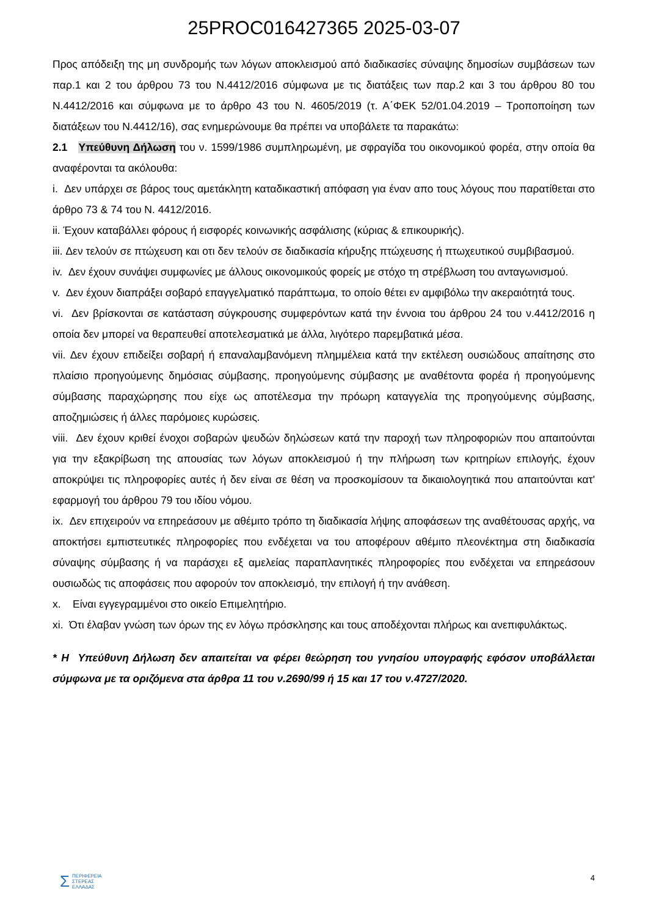25PROC016427365 2025-03-07
Προς απόδειξη της μη συνδρομής των λόγων αποκλεισμού από διαδικασίες σύναψης δημοσίων συμβάσεων των παρ.1 και 2 του άρθρου 73 του Ν.4412/2016 σύμφωνα με τις διατάξεις των παρ.2 και 3 του άρθρου 80 του Ν.4412/2016 και σύμφωνα με το άρθρο 43 του Ν. 4605/2019 (τ. Α΄ΦΕΚ 52/01.04.2019 – Τροποποίηση των διατάξεων του Ν.4412/16), σας ενημερώνουμε θα πρέπει να υποβάλετε τα παρακάτω:
2.1 Υπεύθυνη Δήλωση του ν. 1599/1986 συμπληρωμένη, με σφραγίδα του οικονομικού φορέα, στην οποία θα αναφέρονται τα ακόλουθα:
i. Δεν υπάρχει σε βάρος τους αμετάκλητη καταδικαστική απόφαση για έναν απο τους λόγους που παρατίθεται στο άρθρο 73 & 74 του Ν. 4412/2016.
ii. Έχουν καταβάλλει φόρους ή εισφορές κοινωνικής ασφάλισης (κύριας & επικουρικής).
iii. Δεν τελούν σε πτώχευση και οτι δεν τελούν σε διαδικασία κήρυξης πτώχευσης ή πτωχευτικού συμβιβασμού.
iv. Δεν έχουν συνάψει συμφωνίες με άλλους οικονομικούς φορείς με στόχο τη στρέβλωση του ανταγωνισμού.
v. Δεν έχουν διαπράξει σοβαρό επαγγελματικό παράπτωμα, το οποίο θέτει εν αμφιβόλω την ακεραιότητά τους.
vi. Δεν βρίσκονται σε κατάσταση σύγκρουσης συμφερόντων κατά την έννοια του άρθρου 24 του ν.4412/2016 η οποία δεν μπορεί να θεραπευθεί αποτελεσματικά με άλλα, λιγότερο παρεμβατικά μέσα.
vii. Δεν έχουν επιδείξει σοβαρή ή επαναλαμβανόμενη πλημμέλεια κατά την εκτέλεση ουσιώδους απαίτησης στο πλαίσιο προηγούμενης δημόσιας σύμβασης, προηγούμενης σύμβασης με αναθέτοντα φορέα ή προηγούμενης σύμβασης παραχώρησης που είχε ως αποτέλεσμα την πρόωρη καταγγελία της προηγούμενης σύμβασης, αποζημιώσεις ή άλλες παρόμοιες κυρώσεις.
viii. Δεν έχουν κριθεί ένοχοι σοβαρών ψευδών δηλώσεων κατά την παροχή των πληροφοριών που απαιτούνται για την εξακρίβωση της απουσίας των λόγων αποκλεισμού ή την πλήρωση των κριτηρίων επιλογής, έχουν αποκρύψει τις πληροφορίες αυτές ή δεν είναι σε θέση να προσκομίσουν τα δικαιολογητικά που απαιτούνται κατ' εφαρμογή του άρθρου 79 του ιδίου νόμου.
ix. Δεν επιχειρούν να επηρεάσουν με αθέμιτο τρόπο τη διαδικασία λήψης αποφάσεων της αναθέτουσας αρχής, να αποκτήσει εμπιστευτικές πληροφορίες που ενδέχεται να του αποφέρουν αθέμιτο πλεονέκτημα στη διαδικασία σύναψης σύμβασης ή να παράσχει εξ αμελείας παραπλανητικές πληροφορίες που ενδέχεται να επηρεάσουν ουσιωδώς τις αποφάσεις που αφορούν τον αποκλεισμό, την επιλογή ή την ανάθεση.
x. Είναι εγγεγραμμένοι στο οικείο Επιμελητήριο.
xi. Ότι έλαβαν γνώση των όρων της εν λόγω πρόσκλησης και τους αποδέχονται πλήρως και ανεπιφυλάκτως.
* Η Υπεύθυνη Δήλωση δεν απαιτείται να φέρει θεώρηση του γνησίου υπογραφής εφόσον υποβάλλεται σύμφωνα με τα οριζόμενα στα άρθρα 11 του ν.2690/99 ή 15 και 17 του ν.4727/2020.
Σ ΠΕΡΙΦΕΡΕΙΑ
ΣΤΕΡΕΑΣ
ΕΛΛΑΔΑΣ
4